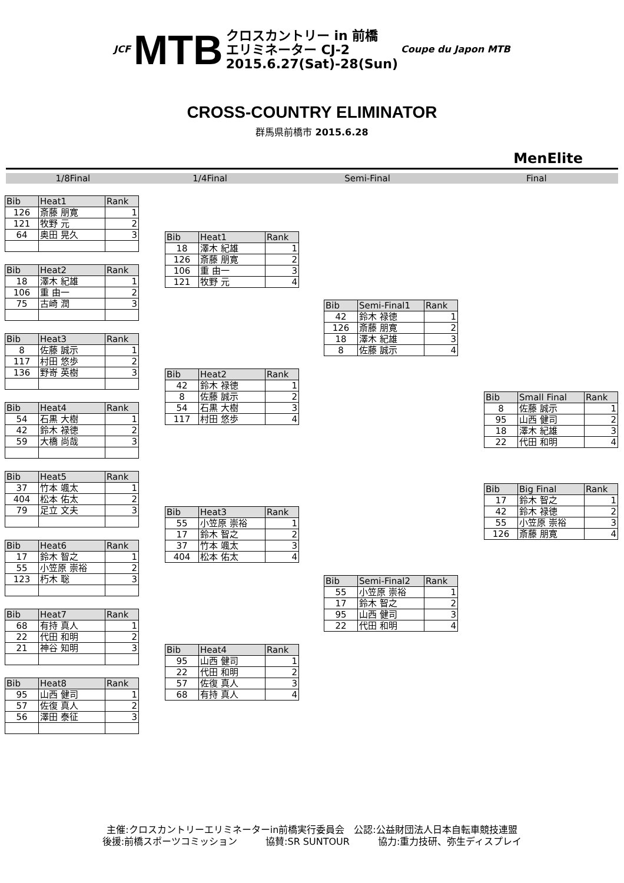JCF MTB クロスカントリー in 前橋
エリミネーター CJ-2
2015.6.27(Sat)-28(Sun) Coupe du Japon MTB
CROSS-COUNTRY ELIMINATOR
群馬県前橋市 2015.6.28
MenElite
1/8Final 1/4Final Semi-Final Final
| Bib | Heat1 | Rank |
| --- | --- | --- |
| 126 | 斎藤 朋寛 | 1 |
| 121 | 牧野 元 | 2 |
| 64 | 奥田 晃久 | 3 |
| Bib | Heat2 | Rank |
| --- | --- | --- |
| 18 | 澤木 紀雄 | 1 |
| 106 | 重 由一 | 2 |
| 75 | 古崎 潤 | 3 |
| Bib | Heat3 | Rank |
| --- | --- | --- |
| 8 | 佐藤 誠示 | 1 |
| 117 | 村田 悠歩 | 2 |
| 136 | 野嵜 英樹 | 3 |
| Bib | Heat4 | Rank |
| --- | --- | --- |
| 54 | 石黒 大樹 | 1 |
| 42 | 鈴木 禄徳 | 2 |
| 59 | 大橋 尚哉 | 3 |
| Bib | Heat5 | Rank |
| --- | --- | --- |
| 37 | 竹本 颯太 | 1 |
| 404 | 松本 佑太 | 2 |
| 79 | 足立 文夫 | 3 |
| Bib | Heat6 | Rank |
| --- | --- | --- |
| 17 | 鈴木 智之 | 1 |
| 55 | 小笠原 崇裕 | 2 |
| 123 | 朽木 聡 | 3 |
| Bib | Heat7 | Rank |
| --- | --- | --- |
| 68 | 有持 真人 | 1 |
| 22 | 代田 和明 | 2 |
| 21 | 神谷 知明 | 3 |
| Bib | Heat8 | Rank |
| --- | --- | --- |
| 95 | 山西 健司 | 1 |
| 57 | 佐復 真人 | 2 |
| 56 | 澤田 泰征 | 3 |
| Bib | Heat1 | Rank |
| --- | --- | --- |
| 18 | 澤木 紀雄 | 1 |
| 126 | 斎藤 朋寛 | 2 |
| 106 | 重 由一 | 3 |
| 121 | 牧野 元 | 4 |
| Bib | Heat2 | Rank |
| --- | --- | --- |
| 42 | 鈴木 禄徳 | 1 |
| 8 | 佐藤 誠示 | 2 |
| 54 | 石黒 大樹 | 3 |
| 117 | 村田 悠歩 | 4 |
| Bib | Heat3 | Rank |
| --- | --- | --- |
| 55 | 小笠原 崇裕 | 1 |
| 17 | 鈴木 智之 | 2 |
| 37 | 竹本 颯太 | 3 |
| 404 | 松本 佑太 | 4 |
| Bib | Heat4 | Rank |
| --- | --- | --- |
| 95 | 山西 健司 | 1 |
| 22 | 代田 和明 | 2 |
| 57 | 佐復 真人 | 3 |
| 68 | 有持 真人 | 4 |
| Bib | Semi-Final1 | Rank |
| --- | --- | --- |
| 42 | 鈴木 禄徳 | 1 |
| 126 | 斎藤 朋寛 | 2 |
| 18 | 澤木 紀雄 | 3 |
| 8 | 佐藤 誠示 | 4 |
| Bib | Semi-Final2 | Rank |
| --- | --- | --- |
| 55 | 小笠原 崇裕 | 1 |
| 17 | 鈴木 智之 | 2 |
| 95 | 山西 健司 | 3 |
| 22 | 代田 和明 | 4 |
| Bib | Small Final | Rank |
| --- | --- | --- |
| 8 | 佐藤 誠示 | 1 |
| 95 | 山西 健司 | 2 |
| 18 | 澤木 紀雄 | 3 |
| 22 | 代田 和明 | 4 |
| Bib | Big Final | Rank |
| --- | --- | --- |
| 17 | 鈴木 智之 | 1 |
| 42 | 鈴木 禄徳 | 2 |
| 55 | 小笠原 崇裕 | 3 |
| 126 | 斎藤 朋寛 | 4 |
主催:クロスカントリーエリミネーターin前橋実行委員会　公認:公益財団法人日本自転車競技連盟
後援:前橋スポーツコミッション　　　協賛:SR SUNTOUR　　　協力:重力技研、弥生ディスプレイ